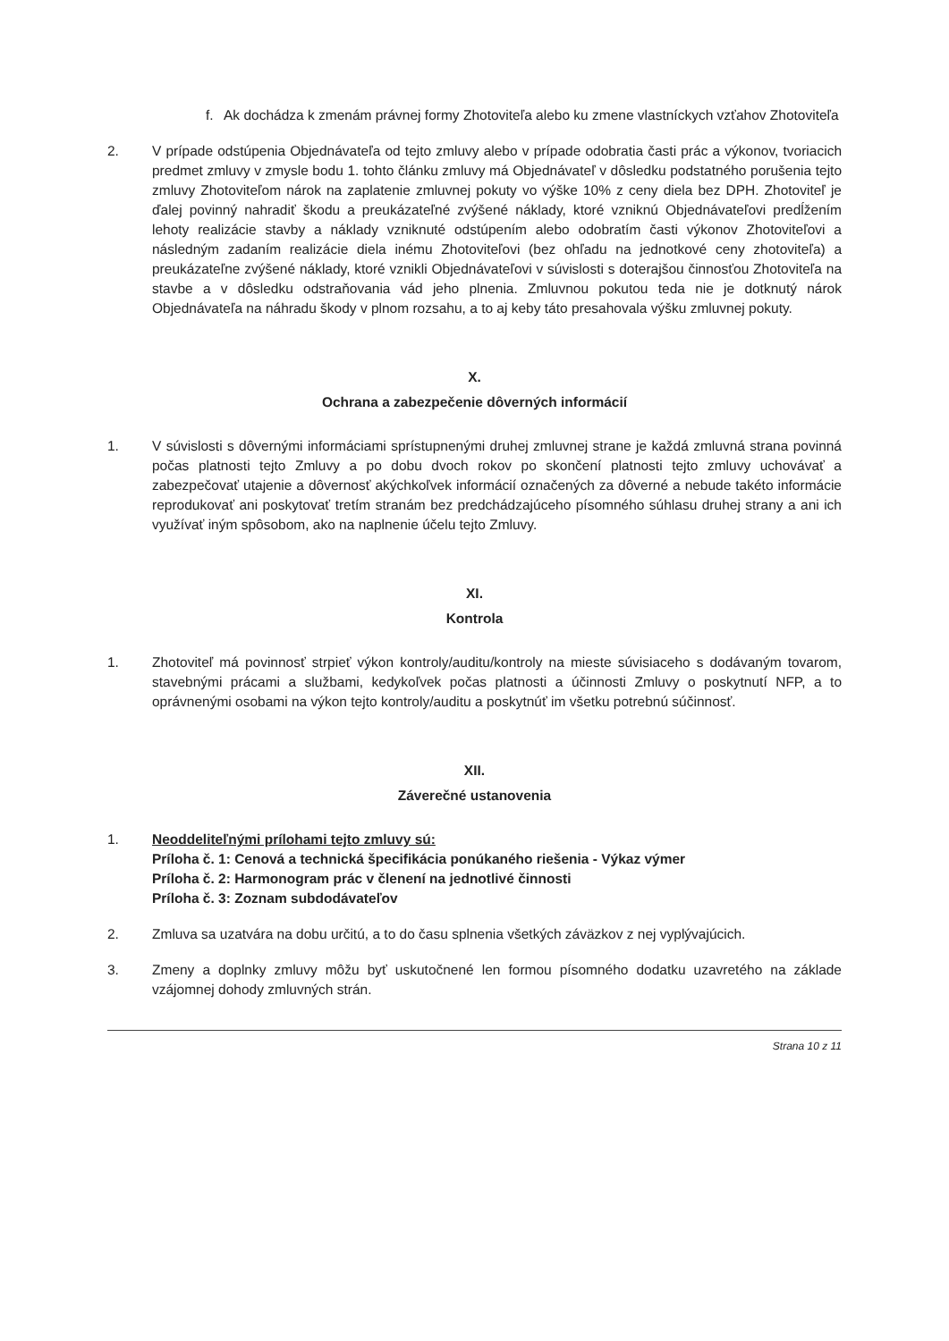f. Ak dochádza k zmenám právnej formy Zhotoviteľa alebo ku zmene vlastníckych vzťahov Zhotoviteľa
2. V prípade odstúpenia Objednávateľa od tejto zmluvy alebo v prípade odobratia časti prác a výkonov, tvoriacich predmet zmluvy v zmysle bodu 1. tohto článku zmluvy má Objednávateľ v dôsledku podstatného porušenia tejto zmluvy Zhotoviteľom nárok na zaplatenie zmluvnej pokuty vo výške 10% z ceny diela bez DPH. Zhotoviteľ je ďalej povinný nahradiť škodu a preukázateľné zvýšené náklady, ktoré vzniknú Objednávateľovi predĺžením lehoty realizácie stavby a náklady vzniknuté odstúpením alebo odobratím časti výkonov Zhotoviteľovi a následným zadaním realizácie diela inému Zhotoviteľovi (bez ohľadu na jednotkové ceny zhotoviteľa) a preukázateľne zvýšené náklady, ktoré vznikli Objednávateľovi v súvislosti s doterajšou činnosťou Zhotoviteľa na stavbe a v dôsledku odstraňovania vád jeho plnenia. Zmluvnou pokutou teda nie je dotknutý nárok Objednávateľa na náhradu škody v plnom rozsahu, a to aj keby táto presahovala výšku zmluvnej pokuty.
X.
Ochrana a zabezpečenie dôverných informácií
1. V súvislosti s dôvernými informáciami sprístupnenými druhej zmluvnej strane je každá zmluvná strana povinná počas platnosti tejto Zmluvy a po dobu dvoch rokov po skončení platnosti tejto zmluvy uchovávať a zabezpečovať utajenie a dôvernosť akýchkoľvek informácií označených za dôverné a nebude takéto informácie reprodukovať ani poskytovať tretím stranám bez predchádzajúceho písomného súhlasu druhej strany a ani ich využívať iným spôsobom, ako na naplnenie účelu tejto Zmluvy.
XI.
Kontrola
1. Zhotoviteľ má povinnosť strpieť výkon kontroly/auditu/kontroly na mieste súvisiaceho s dodávaným tovarom, stavebnými prácami a službami, kedykoľvek počas platnosti a účinnosti Zmluvy o poskytnutí NFP, a to oprávnenými osobami na výkon tejto kontroly/auditu a poskytnúť im všetku potrebnú súčinnosť.
XII.
Záverečné ustanovenia
1. Neoddeliteľnými prílohami tejto zmluvy sú:
Príloha č. 1: Cenová a technická špecifikácia ponúkaného riešenia - Výkaz výmer
Príloha č. 2: Harmonogram prác v členení na jednotlivé činnosti
Príloha č. 3: Zoznam subdodávateľov
2. Zmluva sa uzatvára na dobu určitú, a to do času splnenia všetkých záväzkov z nej vyplývajúcich.
3. Zmeny a doplnky zmluvy môžu byť uskutočnené len formou písomného dodatku uzavretého na základe vzájomnej dohody zmluvných strán.
Strana 10 z 11